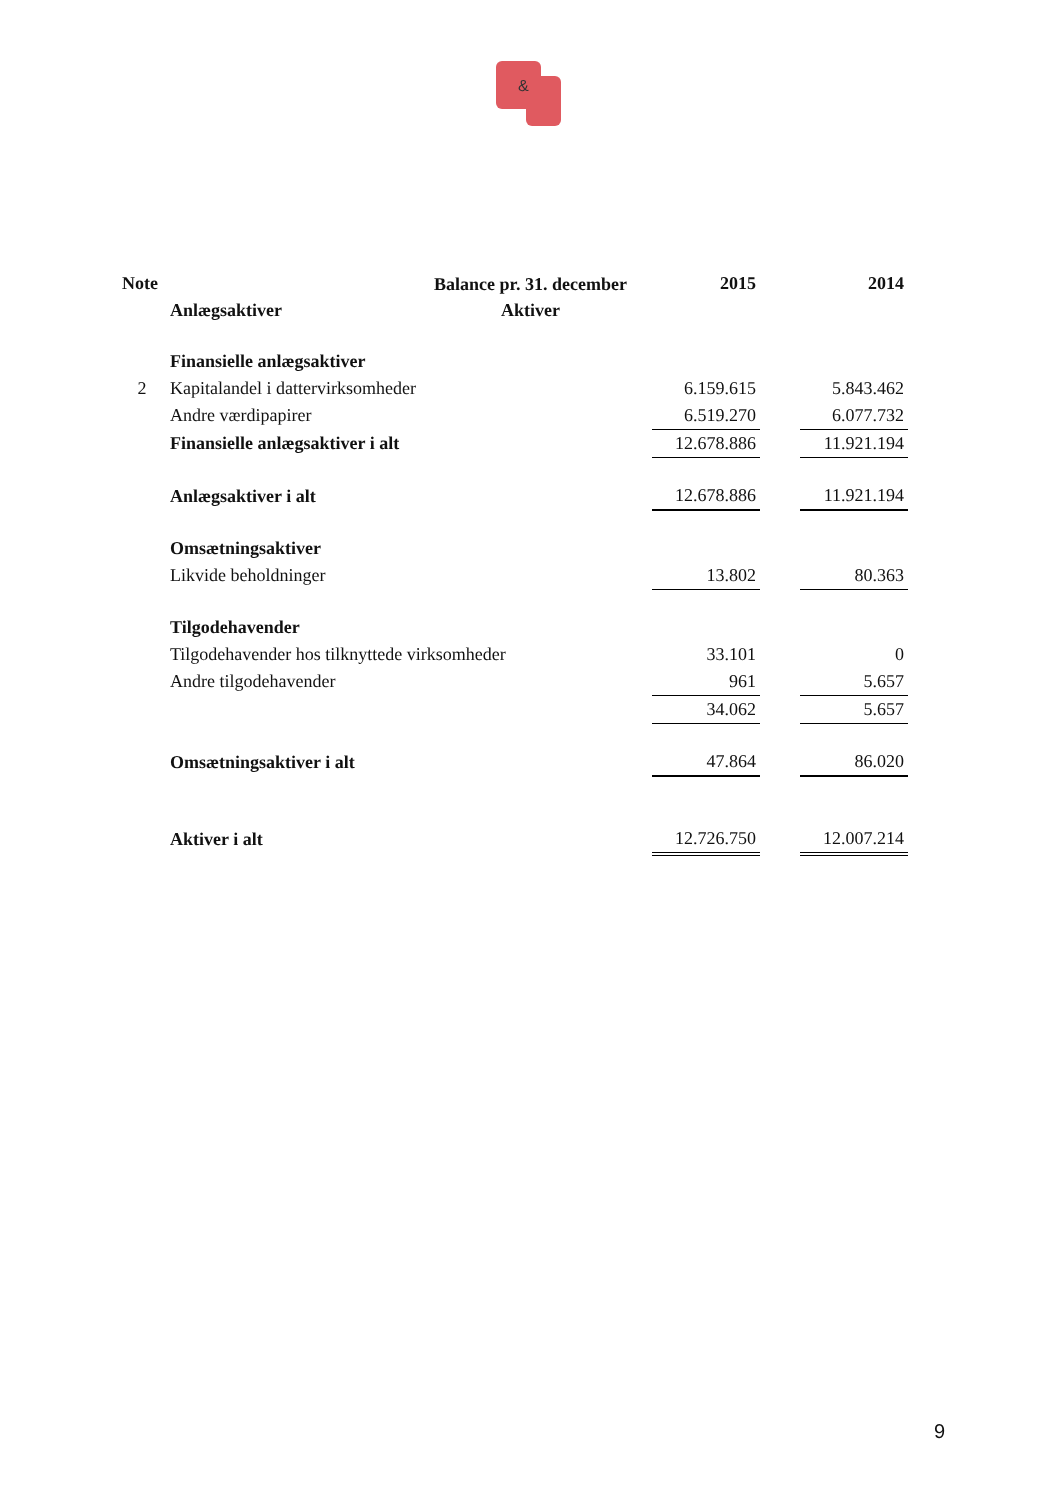&
Balance pr. 31. december
Aktiver
| Note | | 2015 | | 2014 |
| | Anlægsaktiver | | | |
| | Finansielle anlægsaktiver | | | |
| 2 | Kapitalandel i dattervirksomheder | 6.159.615 | | 5.843.462 |
| | Andre værdipapirer | 6.519.270 | | 6.077.732 |
| | Finansielle anlægsaktiver i alt | 12.678.886 | | 11.921.194 |
| | Anlægsaktiver i alt | 12.678.886 | | 11.921.194 |
| | Omsætningsaktiver | | | |
| | Likvide beholdninger | 13.802 | | 80.363 |
| | Tilgodehavender | | | |
| | Tilgodehavender hos tilknyttede virksomheder | 33.101 | | 0 |
| | Andre tilgodehavender | 961 | | 5.657 |
| | | 34.062 | | 5.657 |
| | Omsætningsaktiver i alt | 47.864 | | 86.020 |
| | Aktiver i alt | 12.726.750 | | 12.007.214 |
9